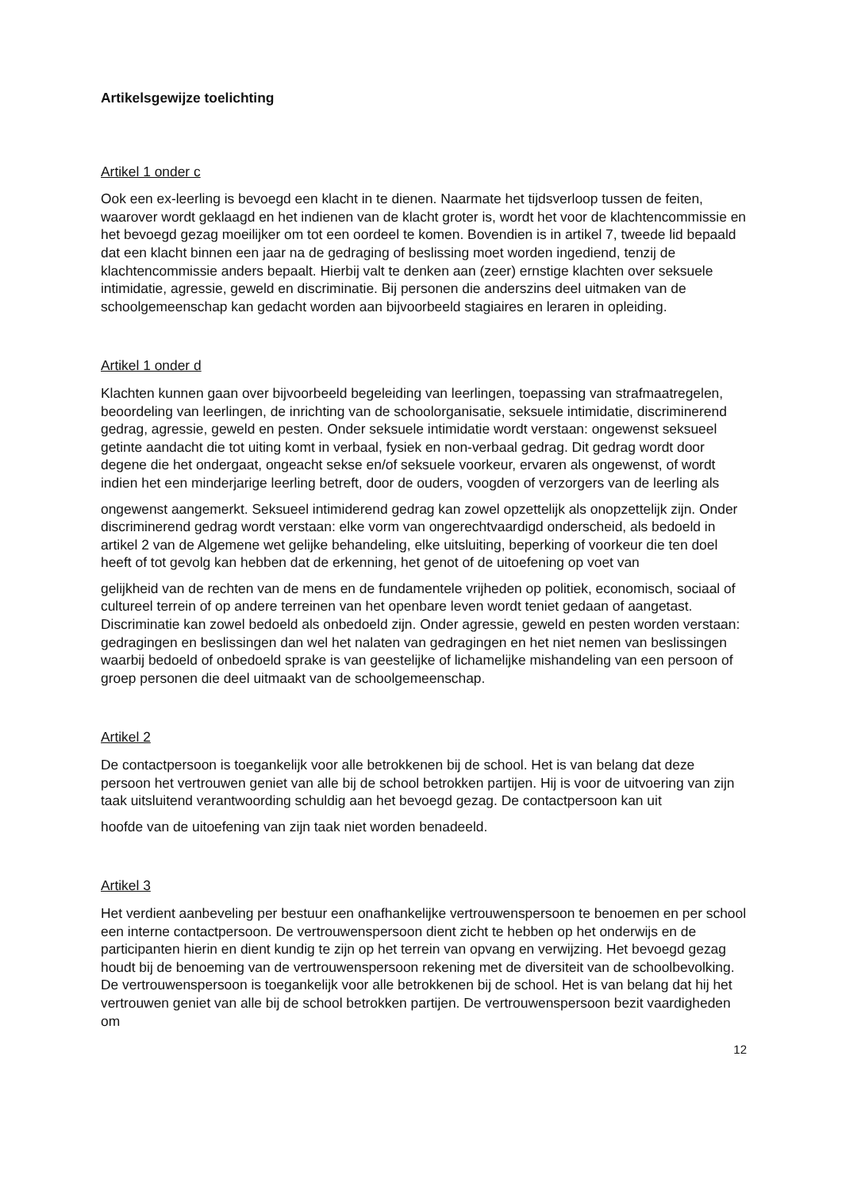Artikelsgewijze toelichting
Artikel 1 onder c
Ook een ex-leerling is bevoegd een klacht in te dienen. Naarmate het tijdsverloop tussen de feiten, waarover wordt geklaagd en het indienen van de klacht groter is, wordt het voor de klachtencommissie en het bevoegd gezag moeilijker om tot een oordeel te komen. Bovendien is in artikel 7, tweede lid bepaald dat een klacht binnen een jaar na de gedraging of beslissing moet worden ingediend, tenzij de klachtencommissie anders bepaalt. Hierbij valt te denken aan (zeer) ernstige klachten over seksuele intimidatie, agressie, geweld en discriminatie. Bij personen die anderszins deel uitmaken van de schoolgemeenschap kan gedacht worden aan bijvoorbeeld stagiaires en leraren in opleiding.
Artikel 1 onder d
Klachten kunnen gaan over bijvoorbeeld begeleiding van leerlingen, toepassing van strafmaatregelen, beoordeling van leerlingen, de inrichting van de schoolorganisatie, seksuele intimidatie, discriminerend gedrag, agressie, geweld en pesten. Onder seksuele intimidatie wordt verstaan: ongewenst seksueel getinte aandacht die tot uiting komt in verbaal, fysiek en non-verbaal gedrag. Dit gedrag wordt door degene die het ondergaat, ongeacht sekse en/of seksuele voorkeur, ervaren als ongewenst, of wordt indien het een minderjarige leerling betreft, door de ouders, voogden of verzorgers van de leerling als
ongewenst aangemerkt. Seksueel intimiderend gedrag kan zowel opzettelijk als onopzettelijk zijn. Onder discriminerend gedrag wordt verstaan: elke vorm van ongerechtvaardigd onderscheid, als bedoeld in artikel 2 van de Algemene wet gelijke behandeling, elke uitsluiting, beperking of voorkeur die ten doel heeft of tot gevolg kan hebben dat de erkenning, het genot of de uitoefening op voet van
gelijkheid van de rechten van de mens en de fundamentele vrijheden op politiek, economisch, sociaal of cultureel terrein of op andere terreinen van het openbare leven wordt teniet gedaan of aangetast. Discriminatie kan zowel bedoeld als onbedoeld zijn. Onder agressie, geweld en pesten worden verstaan: gedragingen en beslissingen dan wel het nalaten van gedragingen en het niet nemen van beslissingen waarbij bedoeld of onbedoeld sprake is van geestelijke of lichamelijke mishandeling van een persoon of groep personen die deel uitmaakt van de schoolgemeenschap.
Artikel 2
De contactpersoon is toegankelijk voor alle betrokkenen bij de school. Het is van belang dat deze persoon het vertrouwen geniet van alle bij de school betrokken partijen. Hij is voor de uitvoering van zijn taak uitsluitend verantwoording schuldig aan het bevoegd gezag. De contactpersoon kan uit
hoofde van de uitoefening van zijn taak niet worden benadeeld.
Artikel 3
Het verdient aanbeveling per bestuur een onafhankelijke vertrouwenspersoon te benoemen en per school een interne contactpersoon. De vertrouwenspersoon dient zicht te hebben op het onderwijs en de participanten hierin en dient kundig te zijn op het terrein van opvang en verwijzing. Het bevoegd gezag houdt bij de benoeming van de vertrouwenspersoon rekening met de diversiteit van de schoolbevolking. De vertrouwenspersoon is toegankelijk voor alle betrokkenen bij de school. Het is van belang dat hij het vertrouwen geniet van alle bij de school betrokken partijen. De vertrouwenspersoon bezit vaardigheden om
12